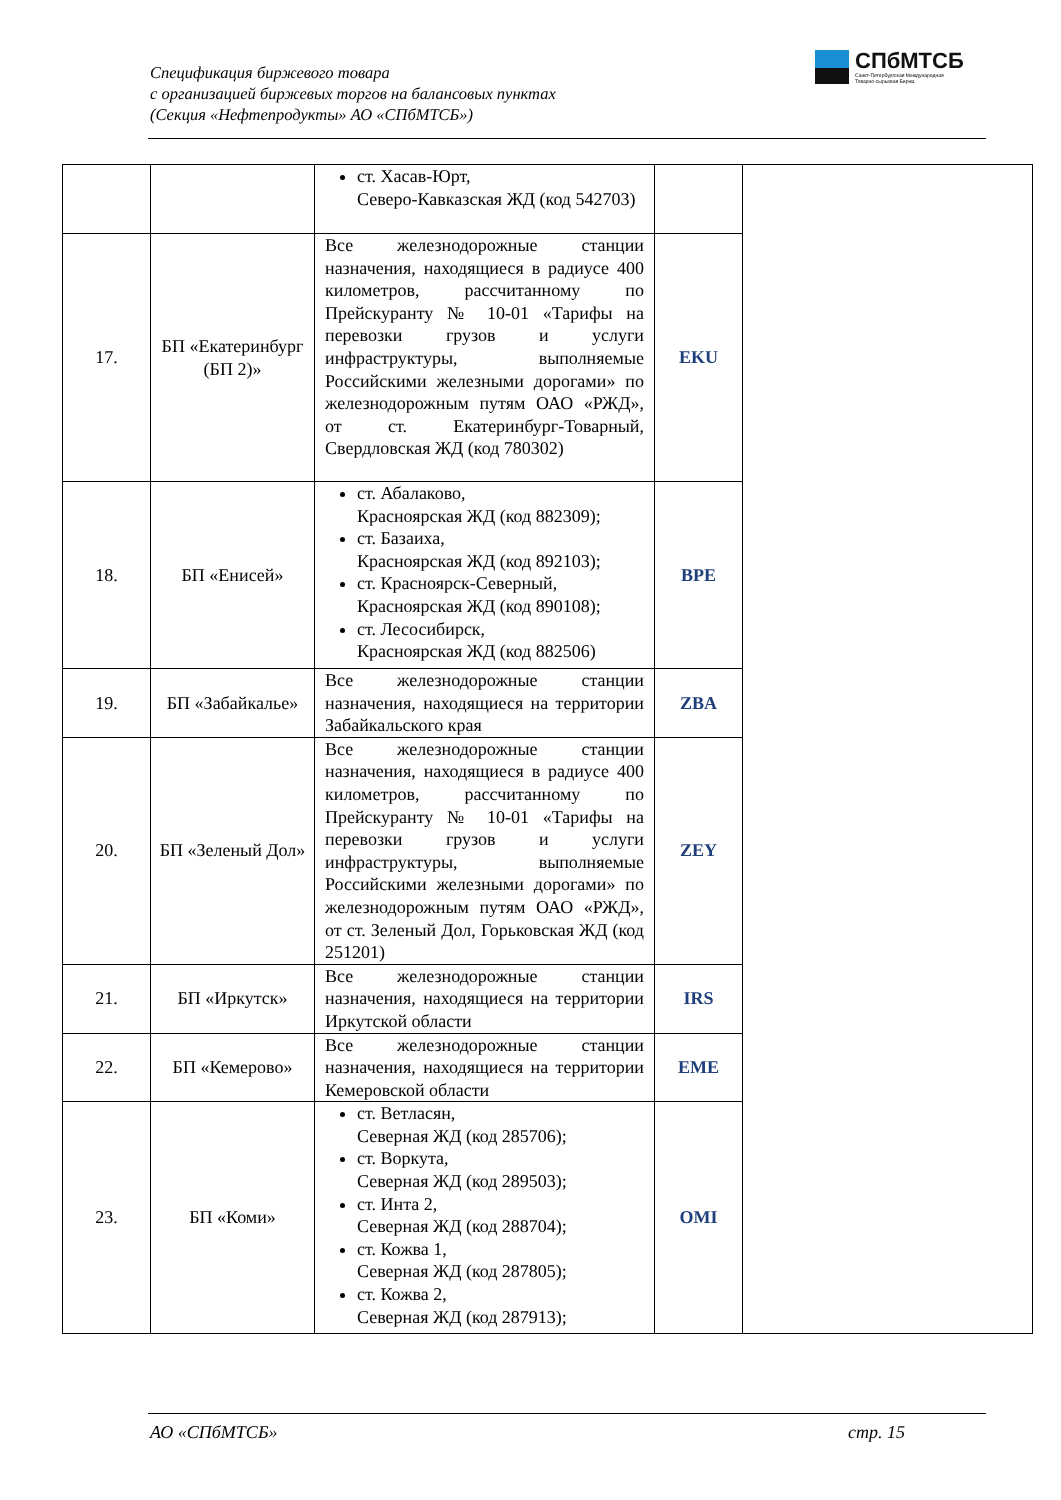Спецификация биржевого товара
с организацией биржевых торгов на балансовых пунктах
(Секция «Нефтепродукты» АО «СПбМТСБ»)
СПбМТСБ
Санкт-Петербургская Международная
Товарно-сырьевая Биржа
| | | ст. Хасав-Юрт, Северо-Кавказская ЖД (код 542703) | | |
| 17. | БП «Екатеринбург (БП 2)» | Все железнодорожные станции назначения, находящиеся в радиусе 400 километров, рассчитанному по Прейскуранту № 10-01 «Тарифы на перевозки грузов и услуги инфраструктуры, выполняемые Российскими железными дорогами» по железнодорожным путям ОАО «РЖД», от ст. Екатеринбург-Товарный, Свердловская ЖД (код 780302) | EKU | |
| 18. | БП «Енисей» | ст. Абалаково, Красноярская ЖД (код 882309); ст. Базаиха, Красноярская ЖД (код 892103); ст. Красноярск-Северный, Красноярская ЖД (код 890108); ст. Лесосибирск, Красноярская ЖД (код 882506) | BPE | |
| 19. | БП «Забайкалье» | Все железнодорожные станции назначения, находящиеся на территории Забайкальского края | ZBA | |
| 20. | БП «Зеленый Дол» | Все железнодорожные станции назначения, находящиеся в радиусе 400 километров, рассчитанному по Прейскуранту № 10-01 «Тарифы на перевозки грузов и услуги инфраструктуры, выполняемые Российскими железными дорогами» по железнодорожным путям ОАО «РЖД», от ст. Зеленый Дол, Горьковская ЖД (код 251201) | ZEY | |
| 21. | БП «Иркутск» | Все железнодорожные станции назначения, находящиеся на территории Иркутской области | IRS | |
| 22. | БП «Кемерово» | Все железнодорожные станции назначения, находящиеся на территории Кемеровской области | EME | |
| 23. | БП «Коми» | ст. Ветласян, Северная ЖД (код 285706); ст. Воркута, Северная ЖД (код 289503); ст. Инта 2, Северная ЖД (код 288704); ст. Кожва 1, Северная ЖД (код 287805); ст. Кожва 2, Северная ЖД (код 287913); | OMI | |
АО «СПбМТСБ» стр. 15